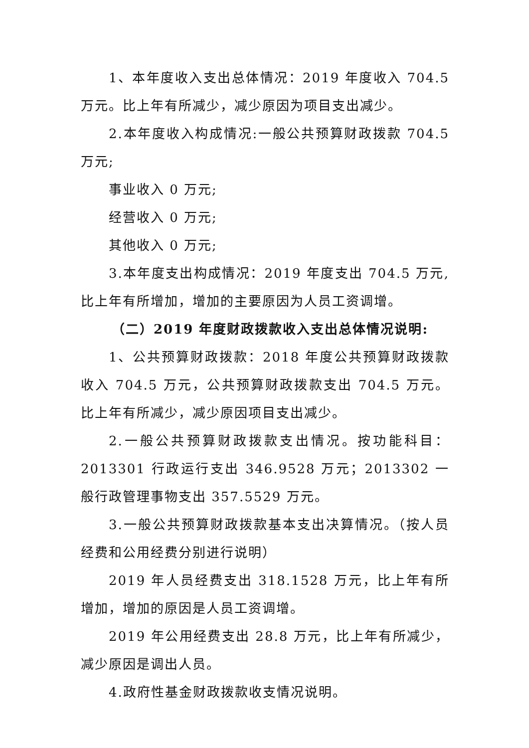1、本年度收入支出总体情况：2019 年度收入 704.5 万元。比上年有所减少，减少原因为项目支出减少。
2.本年度收入构成情况:一般公共预算财政拨款 704.5 万元;
事业收入 0 万元;
经营收入 0 万元;
其他收入 0 万元;
3.本年度支出构成情况：2019 年度支出 704.5 万元,比上年有所增加，增加的主要原因为人员工资调增。
（二）2019 年度财政拨款收入支出总体情况说明:
1、公共预算财政拨款：2018 年度公共预算财政拨款收入 704.5 万元，公共预算财政拨款支出 704.5 万元。比上年有所减少，减少原因项目支出减少。
2.一般公共预算财政拨款支出情况。按功能科目：2013301 行政运行支出 346.9528 万元；2013302 一般行政管理事物支出 357.5529 万元。
3.一般公共预算财政拨款基本支出决算情况。（按人员经费和公用经费分别进行说明）
2019 年人员经费支出 318.1528 万元，比上年有所增加，增加的原因是人员工资调增。
2019 年公用经费支出 28.8 万元，比上年有所减少，减少原因是调出人员。
4.政府性基金财政拨款收支情况说明。